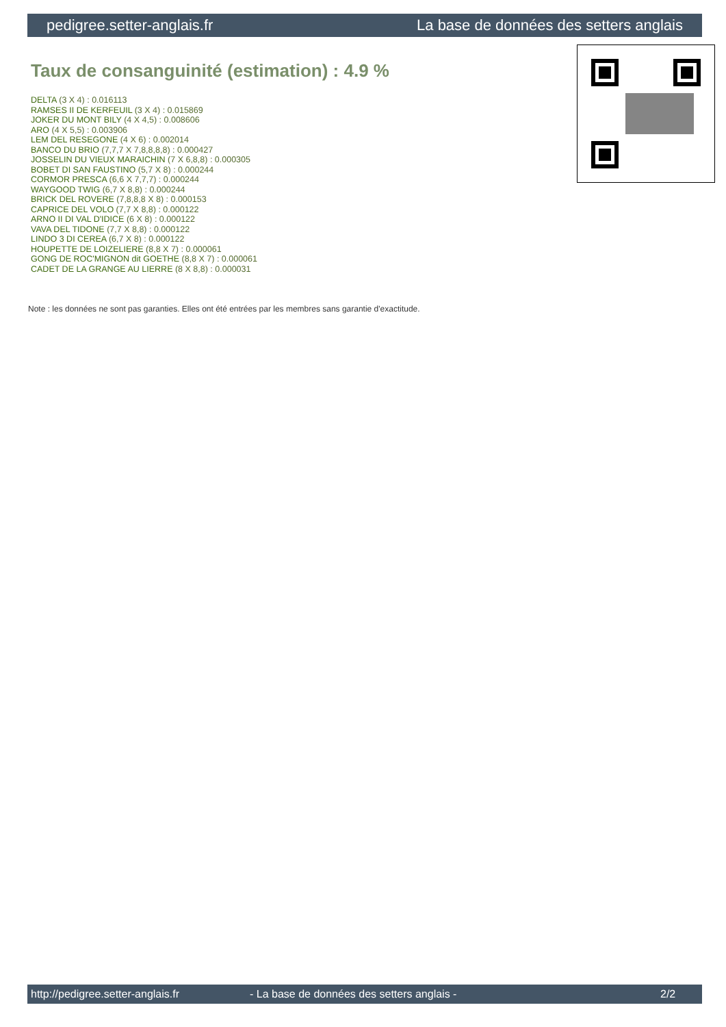pedigree.setter-anglais.fr La base de données des setters anglais
Taux de consanguinité (estimation) : 4.9 %
DELTA (3 X 4) : 0.016113
RAMSES II DE KERFEUIL (3 X 4) : 0.015869
JOKER DU MONT BILY (4 X 4,5) : 0.008606
ARO (4 X 5,5) : 0.003906
LEM DEL RESEGONE (4 X 6) : 0.002014
BANCO DU BRIO (7,7,7 X 7,8,8,8,8) : 0.000427
JOSSELIN DU VIEUX MARAICHIN (7 X 6,8,8) : 0.000305
BOBET DI SAN FAUSTINO (5,7 X 8) : 0.000244
CORMOR PRESCA (6,6 X 7,7,7) : 0.000244
WAYGOOD TWIG (6,7 X 8,8) : 0.000244
BRICK DEL ROVERE (7,8,8,8 X 8) : 0.000153
CAPRICE DEL VOLO (7,7 X 8,8) : 0.000122
ARNO II DI VAL D'IDICE (6 X 8) : 0.000122
VAVA DEL TIDONE (7,7 X 8,8) : 0.000122
LINDO 3 DI CEREA (6,7 X 8) : 0.000122
HOUPETTE DE LOIZELIERE (8,8 X 7) : 0.000061
GONG DE ROC'MIGNON dit GOETHE (8,8 X 7) : 0.000061
CADET DE LA GRANGE AU LIERRE (8 X 8,8) : 0.000031
Note : les données ne sont pas garanties. Elles ont été entrées par les membres sans garantie d'exactitude.
http://pedigree.setter-anglais.fr - La base de données des setters anglais - 2/2